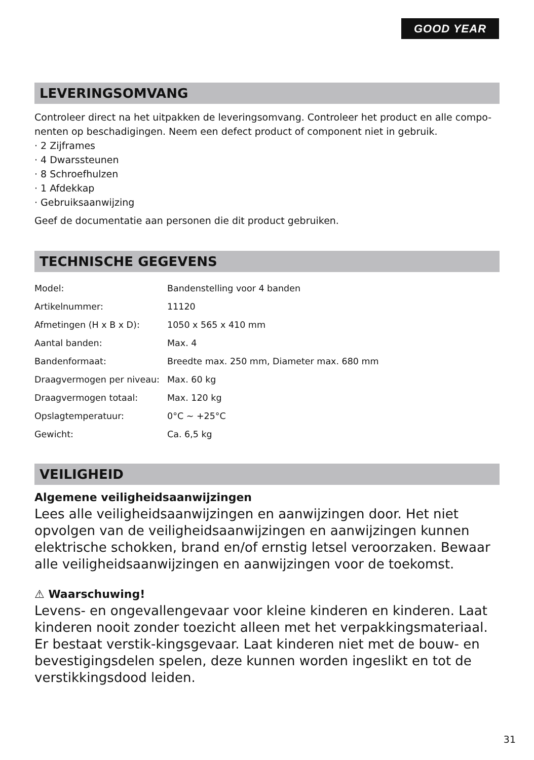GOOD YEAR
LEVERINGSOMVANG
Controleer direct na het uitpakken de leveringsomvang. Controleer het product en alle compo-nenten op beschadigingen. Neem een defect product of component niet in gebruik.
· 2 Zijframes
· 4 Dwarssteunen
· 8 Schroefhulzen
· 1 Afdekkap
· Gebruiksaanwijzing
Geef de documentatie aan personen die dit product gebruiken.
TECHNISCHE GEGEVENS
| Model: | Bandenstelling voor 4 banden |
| Artikelnummer: | 11120 |
| Afmetingen (H x B x D): | 1050 x 565 x 410 mm |
| Aantal banden: | Max. 4 |
| Bandenformaat: | Breedte max. 250 mm, Diameter max. 680 mm |
| Draagvermogen per niveau: | Max. 60 kg |
| Draagvermogen totaal: | Max. 120 kg |
| Opslagtemperatuur: | 0°C ~ +25°C |
| Gewicht: | Ca. 6,5 kg |
VEILIGHEID
Algemene veiligheidsaanwijzingen
Lees alle veiligheidsaanwijzingen en aanwijzingen door. Het niet opvolgen van de veiligheidsaanwijzingen en aanwijzingen kunnen elektrische schokken, brand en/of ernstig letsel veroorzaken. Bewaar alle veiligheidsaanwijzingen en aanwijzingen voor de toekomst.
⚠ Waarschuwing!
Levens- en ongevallengevaar voor kleine kinderen en kinderen. Laat kinderen nooit zonder toezicht alleen met het verpakkingsmateriaal. Er bestaat verstik-kingsgevaar. Laat kinderen niet met de bouw- en bevestigingsdelen spelen, deze kunnen worden ingeslikt en tot de verstikkingsdood leiden.
31